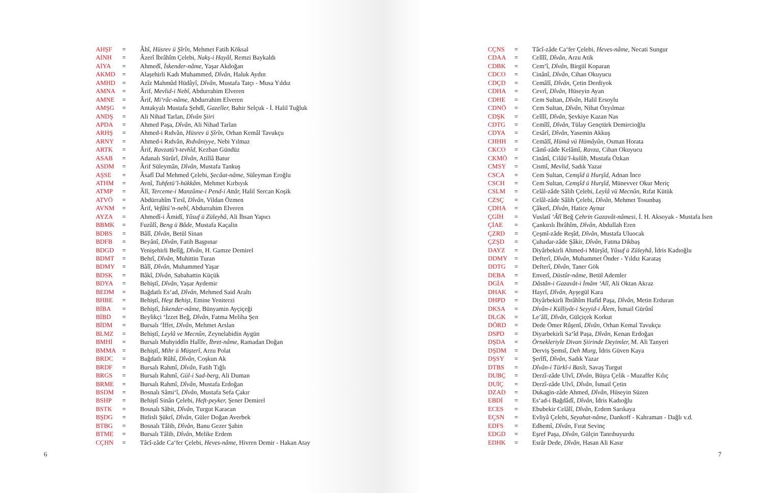| AHŞF | = | Âhî, Hüsrev ü Şîrîn, Mehmet Fatih Köksal |
| AİNH | = | Âzerî İbrâhîm Çelebi, Nakş-i Hayâl, Remzi Baykaldı |
| AİYA | = | Ahmedî, İskender-nâme, Yaşar Akdoğan |
| AKMD | = | Alaşehirli Kadı Muhammed, Dîvân, Haluk Aydın |
| AMHD | = | Azîz Mahmûd Hüdâyî, Dîvân, Mustafa Tatçı - Musa Yıldız |
| AMNA | = | Ârif, Mevlid-i Nebî, Abdurrahim Elveren |
| AMNE | = | Ârif, Mi‘râc-nâme, Abdurrahim Elveren |
| AMŞG | = | Antakyalı Mustafa Şehdî, Gazeller, Bahir Selçuk - İ. Halil Tuğluk |
| ANDŞ | = | Ali Nihad Tarlan, Dîvân Şiiri |
| APDA | = | Ahmed Paşa, Dîvân, Ali Nihad Tarlan |
| ARHŞ | = | Ahmed-i Rıdvân, Hüsrev ü Şîrîn, Orhan Kemâl Tavukçu |
| ARNY | = | Ahmed-i Rıdvân, Rıdvâniyye, Nebi Yılmaz |
| ARTK | = | Ârif, Ravzatü’t-tevhîd, Kezban Gündüz |
| ASAB | = | Adanalı Sürûrî, Dîvân, Atillâ Batur |
| ASDM | = | Ârif Süleymân, Dîvân, Mustafa Tankuş |
| AŞSE | = | Âsafî Dal Mehmed Çelebi, Şecâat-nâme, Süleyman Eroğlu |
| ATHM | = | Avnî, Tuhfetü’l-hükkâm, Mehmet Kırbıyık |
| ATMP | = | Âlî, Terceme-i Manzûme-i Pend-i Attâr, Halil Sercan Koşik |
| ATVÖ | = | Abdürrahîm Tırsî, Dîvân, Vildan Özmen |
| AVNM | = | Ârif, Vefâtü’n-nebî, Abdurrahim Elveren |
| AYZA | = | Ahmedî-i Âmidî, Yûsuf ü Züleyhâ, Ali İhsan Yapıcı |
| BBMK | = | Fuzûlî, Beng ü Bâde, Mustafa Kaçalin |
| BDBS | = | Bâlî, Dîvân, Betül Sinan |
| BDFB | = | Beyânî, Dîvân, Fatih Başpınar |
| BDGD | = | Yenişehirli Belîğ, Dîvân, H. Gamze Demirel |
| BDMT | = | Behrî, Dîvân, Muhittin Turan |
| BDMY | = | Bâlî, Dîvân, Muhammed Yaşar |
| BDSK | = | Bâkî, Dîvân, Sabahattin Küçük |
| BDYA | = | Behiştî, Dîvân, Yaşar Aydemir |
| BEDM | = | Bağdatlı Es‘ad, Dîvân, Mehmed Said Araltı |
| BHBE | = | Behiştî, Heşt Behişt, Emine Yeniterzi |
| BİBA | = | Behiştî, İskender-nâme , Bünyamin Ayçiçeği |
| BİBD | = | Beylikçi ‘İzzet Beğ, Dîvân, Fatma Meliha Şen |
| BİDM | = | Bursalı ‘İffet, Dîvân, Mehmet Arslan |
| BLMZ | = | Behiştî, Leylâ ve Mecnûn, Zeynelabidin Aygün |
| BMHİ | = | Bursalı Muhyiddîn Halîfe, İbret-nâme , Ramadan Doğan |
| BMMA | = | Behiştî, Mihr ü Müşterî, Arzu Polat |
| BRDC | = | Bağdatlı Rûhî, Dîvân, Coşkun Ak |
| BRDF | = | Bursalı Rahmî, Dîvân, Fatih Tığlı |
| BRGS | = | Bursalı Rahmî, Gül-i Sad-berg, Ali Duman |
| BRME | = | Bursalı Rahmî, Dîvân, Mustafa Erdoğan |
| BSDM | = | Bosnalı Sâmi‘î, Dîvân , Mustafa Sefa Çakır |
| BSHP | = | Behiştî Sinân Çelebi, Heft-peyker, Şener Demirel |
| BSTK | = | Bosnalı Sâbit, Dîvân, Turgut Karacan |
| BŞDG | = | Bitlisli Şükrî, Dîvân, Güler Doğan Averbek |
| BTBG | = | Bosnalı Tâlib, Dîvân, Banu Gezer Şahin |
| BTME | = | Bursalı Tâlib, Dîvân, Melike Erdem |
| CÇHN | = | Tâcî-zâde Ca‘fer Çelebi, Heves-nâme, Hivren Demir - Hakan Atay |
6
| CÇNS | = | Tâcî-zâde Ca‘fer Çelebi, Heves-nâme, Necati Sungur |
| CDAA | = | Celîlî, Dîvân, Arzu Atik |
| CDBK | = | Cem‘î, Dîvân, Birgül Koparan |
| CDCO | = | Cinânî, Dîvân , Cihan Okuyucu |
| CDÇD | = | Cemâlî, Dîvân, Çetin Derdiyok |
| CDHA | = | Cevrî, Dîvân, Hüseyin Ayan |
| CDHE | = | Cem Sultan, Dîvân, Halil Ersoylu |
| CDNÖ | = | Cem Sultan, Dîvân, Nihat Özyılmaz |
| CDŞK | = | Celîlî, Dîvân, Şevkiye Kazan Nas |
| CDTG | = | Cemîlî, Dîvân, Tülay Gençtürk Demircioğlu |
| CDYA | = | Cesârî, Dîvân, Yasemin Akkuş |
| CHHH | = | Cemâlî, Hümâ vü Hümâyûn, Osman Horata |
| CKCO | = | Câmî-zâde Kelâmî, Ravza, Cihan Okuyucu |
| CKMÖ | = | Cinânî, Cilâü’l-kulûb, Mustafa Özkan |
| CMSY | = | Cismî, Mevlid, Sadık Yazar |
| CSCA | = | Cem Sultan, Cemşîd ü Hurşîd , Adnan İnce |
| CSCH | = | Cem Sultan, Cemşîd ü Hurşîd , Münevver Okur Meriç |
| CSLM | = | Celâl-zâde Sâlih Çelebi, Leylâ vü Mecnûn, Rıfat Kütük |
| CZSÇ | = | Celâl-zâde Sâlih Çelebi, Dîvân , Mehmet Tosunbaş |
| ÇDHA | = | Çâkerî, Dîvân, Hatice Aynur |
| ÇGİH | = | Vuslatî ‘Âlî Beğ Çehrin Gazavât-nâmesi, İ. H. Aksoyak - Mustafa İsen |
| ÇİAE | = | Çankırılı İbrâhîm, Dîvân, Abdullah Eren |
| ÇZRD | = | Çeşmî-zâde Reşîd, Dîvân, Mustafa Uluocak |
| ÇZŞD | = | Çuhadar-zâde Şâkir, Dîvân, Fatma Dikbaş |
| DAYZ | = | Diyârbekirli Ahmed-i Mürşîd, Yûsuf ü Züleyhâ, İdris Kadıoğlu |
| DDMY | = | Defterî, Dîvân, Muhammet Önder - Yıldız Karataş |
| DDTG | = | Defterî, Dîvân, Taner Gök |
| DEBA | = | Enverî, Düstûr-nâme, Betül Ademler |
| DGİA | = | Dâstân-i Gazavât-i İmâm ‘Alî, Ali Oktan Akraz |
| DHAK | = | Hayrî, Dîvân, Ayşegül Kara |
| DHPD | = | Diyârbekirli İbrâhîm Hafîd Paşa, Dîvân, Metin Erduran |
| DKSA | = | Dîvân-i Külliyât-i Seyyid-i Âlem, İsmail Gürûnî |
| DLGK | = | Le’âlî, Dîvân, Gülçiçek Korkut |
| DÖRD | = | Dede Ömer Rûşenî, Dîvân, Orhan Kemal Tavukçu |
| DSPD | = | Diyarbekirli Sa‘îd Paşa, Dîvân , Kenan Erdoğan |
| DŞDA | = | Örnekleriyle Divan Şiirinde Deyimler, M. Ali Tanyeri |
| DŞDM | = | Derviş Şemsî, Deh Murg , İdris Güven Kaya |
| DŞSY | = | Şerîfî, Dîvân, Sadık Yazar |
| DTBS | = | Dîvân-i Türkî-i Basît, Savaş Turgut |
| DUBÇ | = | Derzî-zâde Ulvî, Dîvân, Büşra Çelik - Muzaffer Kılıç |
| DUİÇ | = | Derzî-zâde Ulvî, Dîvân, İsmail Çetin |
| DZAD | = | Dukagin-zâde Ahmed, Dîvân, Hüseyin Süzen |
| EBDİ | = | Es‘ad-i Bağdâdî, Dîvân, İdris Kadıoğlu |
| ECES | = | Ebubekir Celâlî, Dîvân, Erdem Sarıkaya |
| EÇSN | = | Evliyâ Çelebi, Seyahat-nâme , Dankoff - Kahraman - Dağlı v.d. |
| EDFS | = | Edhemî, Dîvân, Fırat Sevinç |
| EDGD | = | Eşref Paşa, Dîvân, Gülçin Tanrıbuyurdu |
| EDHK | = | Esrâr Dede, Dîvân, Hasan Ali Kasır |
7